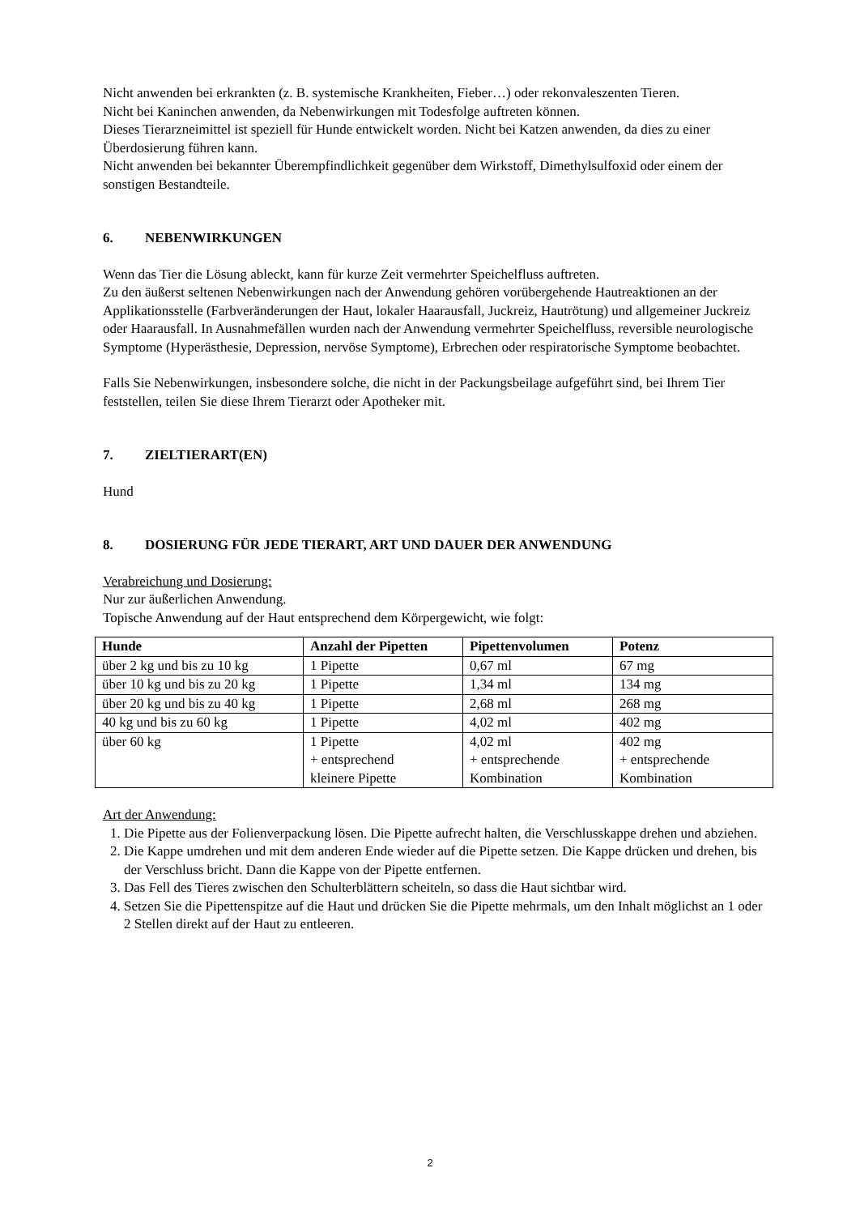Nicht anwenden bei erkrankten (z. B. systemische Krankheiten, Fieber…) oder rekonvaleszenten Tieren.
Nicht bei Kaninchen anwenden, da Nebenwirkungen mit Todesfolge auftreten können.
Dieses Tierarzneimittel ist speziell für Hunde entwickelt worden. Nicht bei Katzen anwenden, da dies zu einer Überdosierung führen kann.
Nicht anwenden bei bekannter Überempfindlichkeit gegenüber dem Wirkstoff, Dimethylsulfoxid oder einem der sonstigen Bestandteile.
6. NEBENWIRKUNGEN
Wenn das Tier die Lösung ableckt, kann für kurze Zeit vermehrter Speichelfluss auftreten.
Zu den äußerst seltenen Nebenwirkungen nach der Anwendung gehören vorübergehende Hautreaktionen an der Applikationsstelle (Farbveränderungen der Haut, lokaler Haarausfall, Juckreiz, Hautrötung) und allgemeiner Juckreiz oder Haarausfall. In Ausnahmefällen wurden nach der Anwendung vermehrter Speichelfluss, reversible neurologische Symptome (Hyperästhesie, Depression, nervöse Symptome), Erbrechen oder respiratorische Symptome beobachtet.
Falls Sie Nebenwirkungen, insbesondere solche, die nicht in der Packungsbeilage aufgeführt sind, bei Ihrem Tier feststellen, teilen Sie diese Ihrem Tierarzt oder Apotheker mit.
7. ZIELTIERART(EN)
Hund
8. DOSIERUNG FÜR JEDE TIERART, ART UND DAUER DER ANWENDUNG
Verabreichung und Dosierung:
Nur zur äußerlichen Anwendung.
Topische Anwendung auf der Haut entsprechend dem Körpergewicht, wie folgt:
| Hunde | Anzahl der Pipetten | Pipettenvolumen | Potenz |
| --- | --- | --- | --- |
| über 2 kg und bis zu 10 kg | 1 Pipette | 0,67 ml | 67 mg |
| über 10 kg und bis zu 20 kg | 1 Pipette | 1,34 ml | 134 mg |
| über 20 kg und bis zu 40 kg | 1 Pipette | 2,68 ml | 268 mg |
| 40 kg und bis zu 60 kg | 1 Pipette | 4,02 ml | 402 mg |
| über 60 kg | 1 Pipette + entsprechend kleinere Pipette | 4,02 ml + entsprechende Kombination | 402 mg + entsprechende Kombination |
Art der Anwendung:
1. Die Pipette aus der Folienverpackung lösen. Die Pipette aufrecht halten, die Verschlusskappe drehen und abziehen.
2. Die Kappe umdrehen und mit dem anderen Ende wieder auf die Pipette setzen. Die Kappe drücken und drehen, bis der Verschluss bricht. Dann die Kappe von der Pipette entfernen.
3. Das Fell des Tieres zwischen den Schulterblättern scheiteln, so dass die Haut sichtbar wird.
4. Setzen Sie die Pipettenspitze auf die Haut und drücken Sie die Pipette mehrmals, um den Inhalt möglichst an 1 oder 2 Stellen direkt auf der Haut zu entleeren.
2